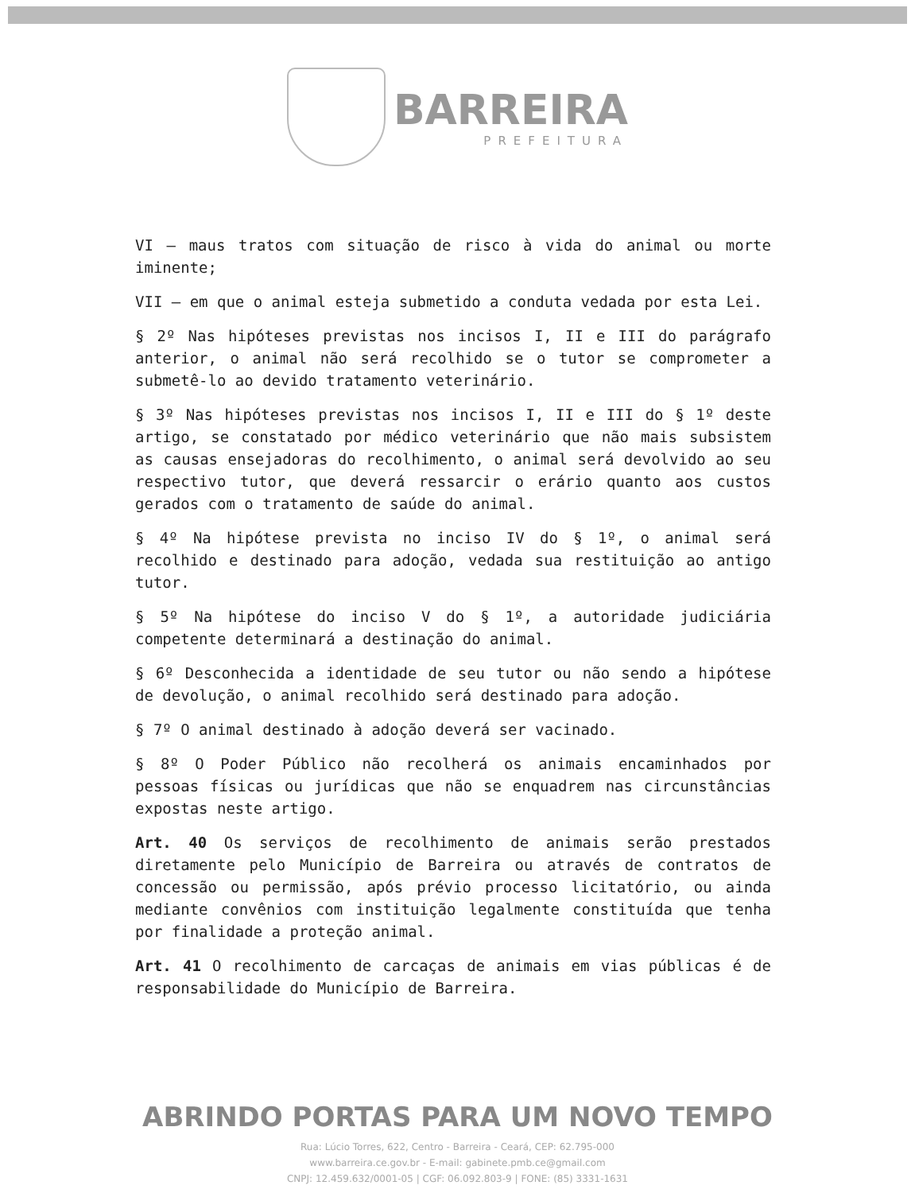BARREIRA
PREFEITURA
VI – maus tratos com situação de risco à vida do animal ou morte iminente;
VII – em que o animal esteja submetido a conduta vedada por esta Lei.
§ 2º Nas hipóteses previstas nos incisos I, II e III do parágrafo anterior, o animal não será recolhido se o tutor se comprometer a submetê-lo ao devido tratamento veterinário.
§ 3º Nas hipóteses previstas nos incisos I, II e III do § 1º deste artigo, se constatado por médico veterinário que não mais subsistem as causas ensejadoras do recolhimento, o animal será devolvido ao seu respectivo tutor, que deverá ressarcir o erário quanto aos custos gerados com o tratamento de saúde do animal.
§ 4º Na hipótese prevista no inciso IV do § 1º, o animal será recolhido e destinado para adoção, vedada sua restituição ao antigo tutor.
§ 5º Na hipótese do inciso V do § 1º, a autoridade judiciária competente determinará a destinação do animal.
§ 6º Desconhecida a identidade de seu tutor ou não sendo a hipótese de devolução, o animal recolhido será destinado para adoção.
§ 7º O animal destinado à adoção deverá ser vacinado.
§ 8º O Poder Público não recolherá os animais encaminhados por pessoas físicas ou jurídicas que não se enquadrem nas circunstâncias expostas neste artigo.
Art. 40 Os serviços de recolhimento de animais serão prestados diretamente pelo Município de Barreira ou através de contratos de concessão ou permissão, após prévio processo licitatório, ou ainda mediante convênios com instituição legalmente constituída que tenha por finalidade a proteção animal.
Art. 41 O recolhimento de carcaças de animais em vias públicas é de responsabilidade do Município de Barreira.
ABRINDO PORTAS PARA UM NOVO TEMPO
Rua: Lúcio Torres, 622, Centro - Barreira - Ceará, CEP: 62.795-000
www.barreira.ce.gov.br - E-mail: gabinete.pmb.ce@gmail.com
CNPJ: 12.459.632/0001-05 | CGF: 06.092.803-9 | FONE: (85) 3331-1631